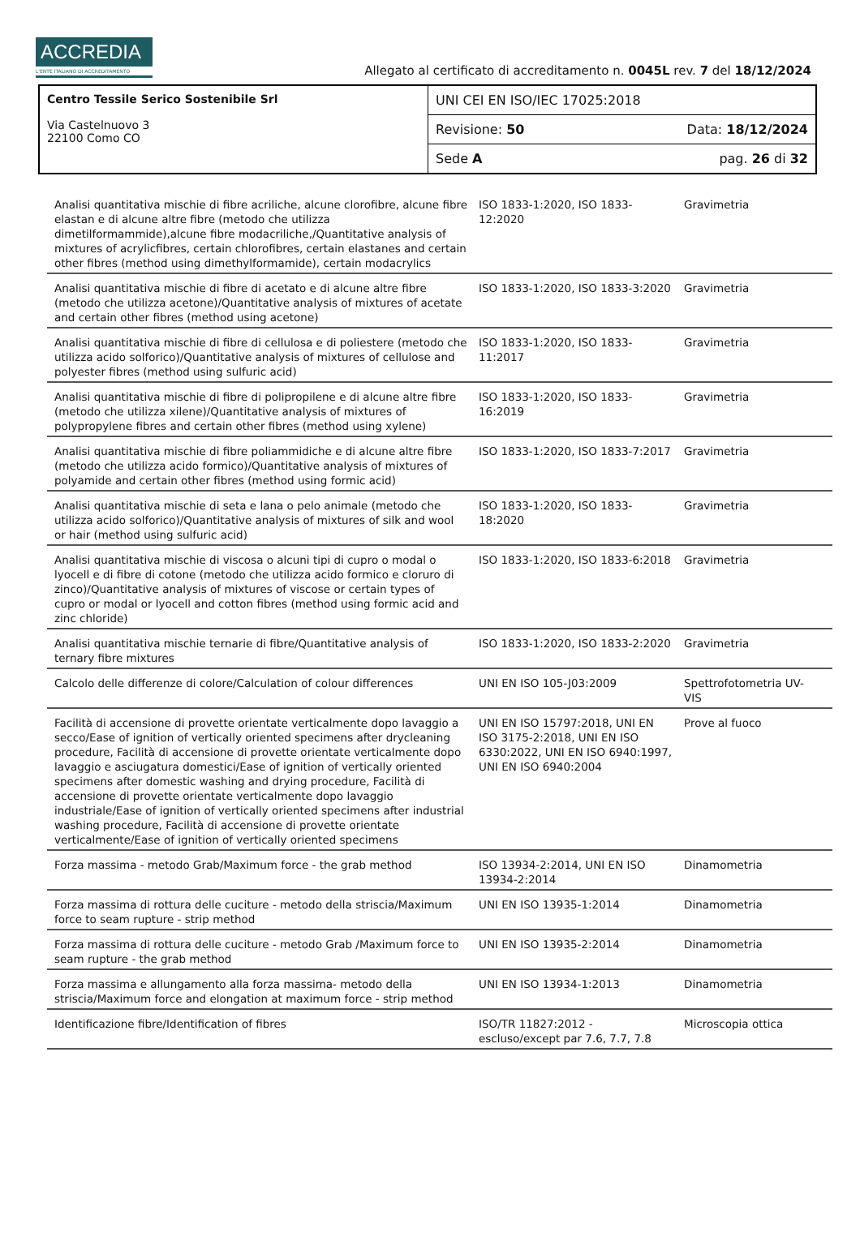ACCREDIA
L'ENTE ITALIANO DI ACCREDITAMENTO
Allegato al certificato di accreditamento n. 0045L rev. 7 del 18/12/2024
| Centro Tessile Serico Sostenibile Srl Via Castelnuovo 3 22100 Como CO | UNI CEI EN ISO/IEC 17025:2018 | |
| | Revisione: 50 | Data: 18/12/2024 |
| | Sede A | pag. 26 di 32 |
| Analisi quantitativa mischie di fibre acriliche, alcune clorofibre, alcune fibre elastan e di alcune altre fibre (metodo che utilizza dimetilformammide),alcune fibre modacriliche,/Quantitative analysis of mixtures of acrylicfibres, certain chlorofibres, certain elastanes and certain other fibres (method using dimethylformamide), certain modacrylics | ISO 1833-1:2020, ISO 1833-12:2020 | Gravimetria | |
| Analisi quantitativa mischie di fibre di acetato e di alcune altre fibre (metodo che utilizza acetone)/Quantitative analysis of mixtures of acetate and certain other fibres (method using acetone) | ISO 1833-1:2020, ISO 1833-3:2020 | Gravimetria | |
| Analisi quantitativa mischie di fibre di cellulosa e di poliestere (metodo che utilizza acido solforico)/Quantitative analysis of mixtures of cellulose and polyester fibres (method using sulfuric acid) | ISO 1833-1:2020, ISO 1833-11:2017 | Gravimetria | |
| Analisi quantitativa mischie di fibre di polipropilene e di alcune altre fibre (metodo che utilizza xilene)/Quantitative analysis of mixtures of polypropylene fibres and certain other fibres (method using xylene) | ISO 1833-1:2020, ISO 1833-16:2019 | Gravimetria | |
| Analisi quantitativa mischie di fibre poliammidiche e di alcune altre fibre (metodo che utilizza acido formico)/Quantitative analysis of mixtures of polyamide and certain other fibres (method using formic acid) | ISO 1833-1:2020, ISO 1833-7:2017 | Gravimetria | |
| Analisi quantitativa mischie di seta e lana o pelo animale (metodo che utilizza acido solforico)/Quantitative analysis of mixtures of silk and wool or hair (method using sulfuric acid) | ISO 1833-1:2020, ISO 1833-18:2020 | Gravimetria | |
| Analisi quantitativa mischie di viscosa o alcuni tipi di cupro o modal o lyocell e di fibre di cotone (metodo che utilizza acido formico e cloruro di zinco)/Quantitative analysis of mixtures of viscose or certain types of cupro or modal or lyocell and cotton fibres (method using formic acid and zinc chloride) | ISO 1833-1:2020, ISO 1833-6:2018 | Gravimetria | |
| Analisi quantitativa mischie ternarie di fibre/Quantitative analysis of ternary fibre mixtures | ISO 1833-1:2020, ISO 1833-2:2020 | Gravimetria | |
| Calcolo delle differenze di colore/Calculation of colour differences | UNI EN ISO 105-J03:2009 | Spettrofotometria UV-VIS | |
| Facilità di accensione di provette orientate verticalmente dopo lavaggio a secco/Ease of ignition of vertically oriented specimens after drycleaning procedure, Facilità di accensione di provette orientate verticalmente dopo lavaggio e asciugatura domestici/Ease of ignition of vertically oriented specimens after domestic washing and drying procedure, Facilità di accensione di provette orientate verticalmente dopo lavaggio industriale/Ease of ignition of vertically oriented specimens after industrial washing procedure, Facilità di accensione di provette orientate verticalmente/Ease of ignition of vertically oriented specimens | UNI EN ISO 15797:2018, UNI EN ISO 3175-2:2018, UNI EN ISO 6330:2022, UNI EN ISO 6940:1997, UNI EN ISO 6940:2004 | Prove al fuoco | |
| Forza massima - metodo Grab/Maximum force - the grab method | ISO 13934-2:2014, UNI EN ISO 13934-2:2014 | Dinamometria | |
| Forza massima di rottura delle cuciture - metodo della striscia/Maximum force to seam rupture - strip method | UNI EN ISO 13935-1:2014 | Dinamometria | |
| Forza massima di rottura delle cuciture - metodo Grab /Maximum force to seam rupture - the grab method | UNI EN ISO 13935-2:2014 | Dinamometria | |
| Forza massima e allungamento alla forza massima- metodo della striscia/Maximum force and elongation at maximum force - strip method | UNI EN ISO 13934-1:2013 | Dinamometria | |
| Identificazione fibre/Identification of fibres | ISO/TR 11827:2012 - escluso/except par 7.6, 7.7, 7.8 | Microscopia ottica | |